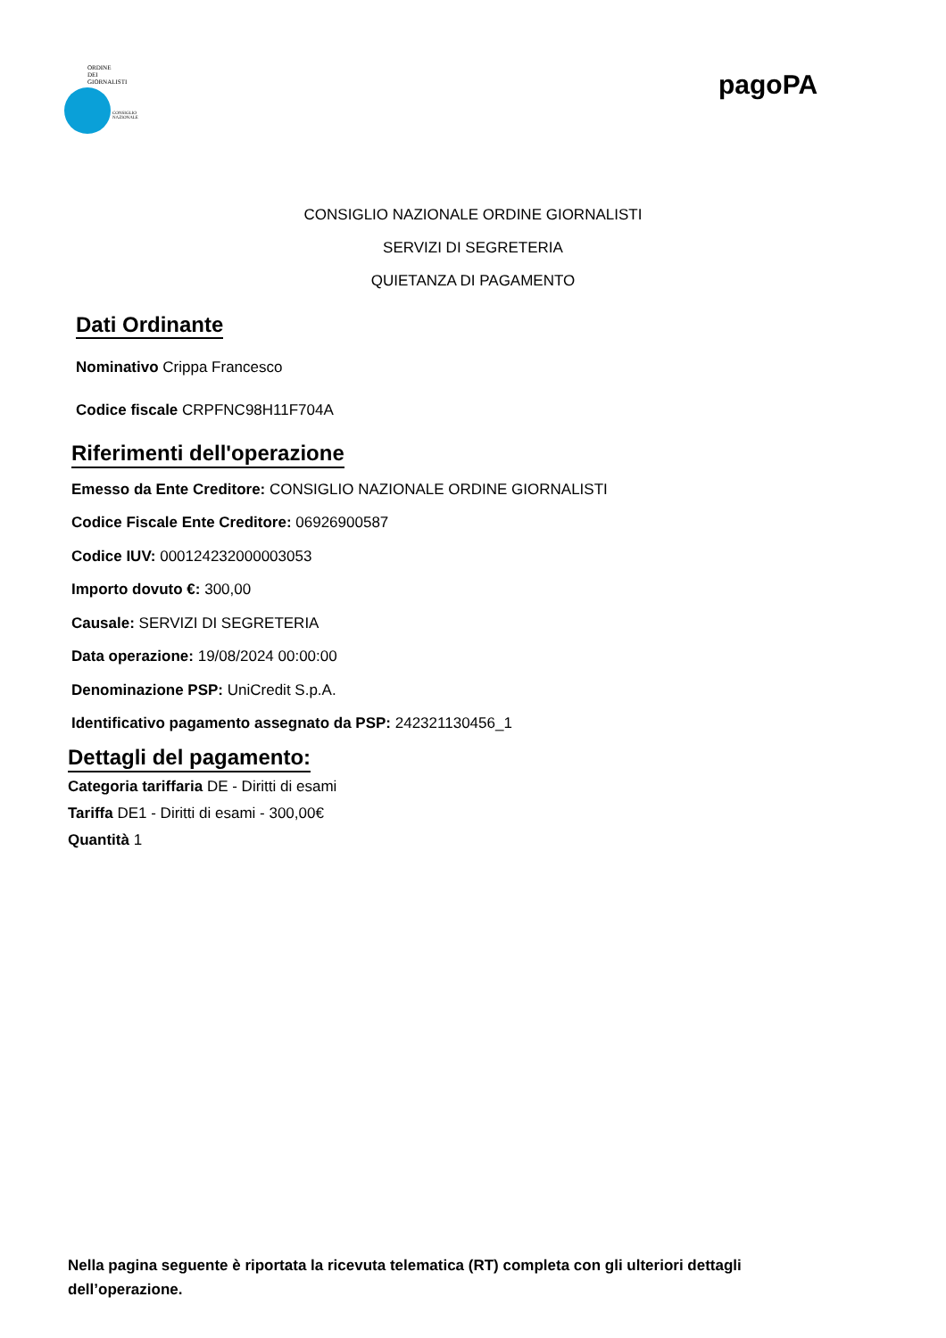ORDINE
DEI
GIORNALISTI
CONSIGLIO
NAZIONALE
pagoPA
CONSIGLIO NAZIONALE ORDINE GIORNALISTI
SERVIZI DI SEGRETERIA
QUIETANZA DI PAGAMENTO
Dati Ordinante
Nominativo Crippa Francesco
Codice fiscale CRPFNC98H11F704A
Riferimenti dell'operazione
Emesso da Ente Creditore: CONSIGLIO NAZIONALE ORDINE GIORNALISTI
Codice Fiscale Ente Creditore: 06926900587
Codice IUV: 000124232000003053
Importo dovuto €: 300,00
Causale: SERVIZI DI SEGRETERIA
Data operazione: 19/08/2024 00:00:00
Denominazione PSP: UniCredit S.p.A.
Identificativo pagamento assegnato da PSP: 242321130456_1
Dettagli del pagamento:
Categoria tariffaria DE - Diritti di esami
Tariffa DE1 - Diritti di esami - 300,00€
Quantità 1
Nella pagina seguente è riportata la ricevuta telematica (RT) completa con gli ulteriori dettagli dell’operazione.